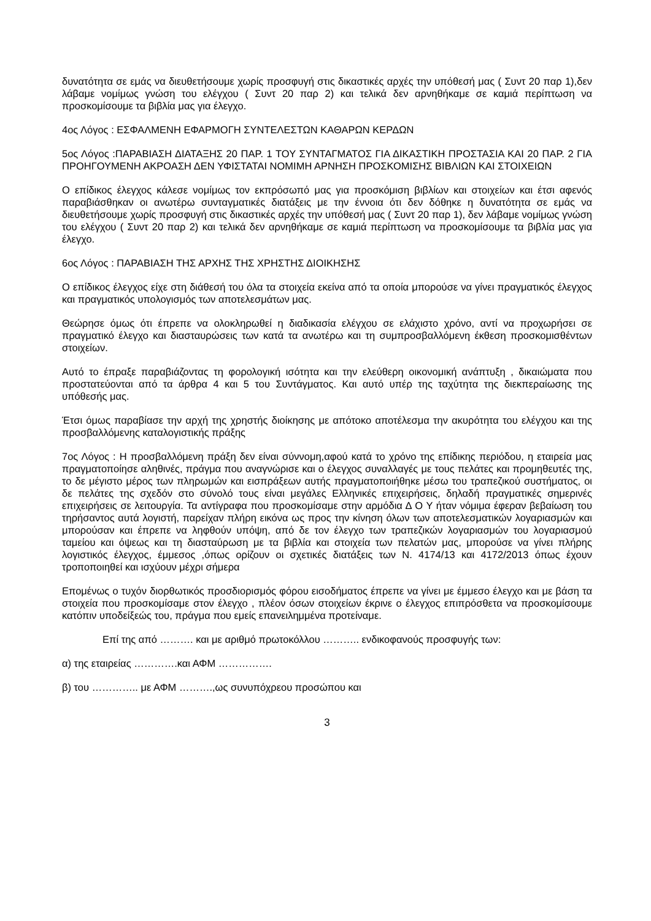δυνατότητα σε εμάς να διευθετήσουμε χωρίς προσφυγή στις δικαστικές αρχές την υπόθεσή μας ( Συντ 20 παρ 1),δεν λάβαμε νομίμως γνώση του ελέγχου ( Συντ 20 παρ 2) και τελικά δεν αρνηθήκαμε σε καμιά περίπτωση να προσκομίσουμε τα βιβλία μας για έλεγχο.
4ος Λόγος : ΕΣΦΑΛΜΕΝΗ ΕΦΑΡΜΟΓΗ ΣΥΝΤΕΛΕΣΤΩΝ ΚΑΘΑΡΩΝ ΚΕΡΔΩΝ
5ος Λόγος :ΠΑΡΑΒΙΑΣΗ ΔΙΑΤΑΞΗΣ 20 ΠΑΡ. 1 ΤΟΥ ΣΥΝΤΑΓΜΑΤΟΣ ΓΙΑ ΔΙΚΑΣΤΙΚΗ ΠΡΟΣΤΑΣΙΑ ΚΑΙ 20 ΠΑΡ. 2 ΓΙΑ ΠΡΟΗΓΟΥΜΕΝΗ ΑΚΡΟΑΣΗ ΔΕΝ ΥΦΙΣΤΑΤΑΙ ΝΟΜΙΜΗ ΑΡΝΗΣΗ ΠΡΟΣΚΟΜΙΣΗΣ ΒΙΒΛΙΩΝ ΚΑΙ ΣΤΟΙΧΕΙΩΝ
Ο επίδικος έλεγχος κάλεσε νομίμως τον εκπρόσωπό μας για προσκόμιση βιβλίων και στοιχείων και έτσι αφενός παραβιάσθηκαν οι ανωτέρω συνταγματικές διατάξεις με την έννοια ότι δεν δόθηκε η δυνατότητα σε εμάς να διευθετήσουμε χωρίς προσφυγή στις δικαστικές αρχές την υπόθεσή μας ( Συντ 20 παρ 1), δεν λάβαμε νομίμως γνώση του ελέγχου ( Συντ 20 παρ 2) και τελικά δεν αρνηθήκαμε σε καμιά περίπτωση να προσκομίσουμε τα βιβλία μας για έλεγχο.
6ος Λόγος : ΠΑΡΑΒΙΑΣΗ ΤΗΣ ΑΡΧΗΣ ΤΗΣ ΧΡΗΣΤΗΣ ΔΙΟΙΚΗΣΗΣ
Ο επίδικος έλεγχος είχε στη διάθεσή του όλα τα στοιχεία εκείνα από τα οποία μπορούσε να γίνει πραγματικός έλεγχος και πραγματικός υπολογισμός των αποτελεσμάτων μας.
Θεώρησε όμως ότι έπρεπε να ολοκληρωθεί η διαδικασία ελέγχου σε ελάχιστο χρόνο, αντί να προχωρήσει σε πραγματικό έλεγχο και διασταυρώσεις των κατά τα ανωτέρω και τη συμπροσβαλλόμενη έκθεση προσκομισθέντων στοιχείων.
Αυτό το έπραξε παραβιάζοντας τη φορολογική ισότητα και την ελεύθερη οικονομική ανάπτυξη , δικαιώματα που προστατεύονται από τα άρθρα 4 και 5 του Συντάγματος. Και αυτό υπέρ της ταχύτητα της διεκπεραίωσης της υπόθεσής μας.
Έτσι όμως παραβίασε την αρχή της χρηστής διοίκησης με απότοκο αποτέλεσμα την ακυρότητα του ελέγχου και της προσβαλλόμενης καταλογιστικής πράξης
7ος Λόγος : Η προσβαλλόμενη πράξη δεν είναι σύννομη,αφού κατά το χρόνο της επίδικης περιόδου, η εταιρεία μας πραγματοποίησε αληθινές, πράγμα που αναγνώρισε και ο έλεγχος συναλλαγές με τους πελάτες και προμηθευτές της, το δε μέγιστο μέρος των πληρωμών και εισπράξεων αυτής πραγματοποιήθηκε μέσω του τραπεζικού συστήματος, οι δε πελάτες της σχεδόν στο σύνολό τους είναι μεγάλες Ελληνικές επιχειρήσεις, δηλαδή πραγματικές σημερινές επιχειρήσεις σε λειτουργία. Τα αντίγραφα που προσκομίσαμε στην αρμόδια Δ Ο Υ ήταν νόμιμα έφεραν βεβαίωση του τηρήσαντος αυτά λογιστή, παρείχαν πλήρη εικόνα ως προς την κίνηση όλων των αποτελεσματικών λογαριασμών και μπορούσαν και έπρεπε να ληφθούν υπόψη, από δε τον έλεγχο των τραπεζικών λογαριασμών του λογαριασμού ταμείου και όψεως και τη διασταύρωση με τα βιβλία και στοιχεία των πελατών μας, μπορούσε να γίνει πλήρης λογιστικός έλεγχος, έμμεσος ,όπως ορίζουν οι σχετικές διατάξεις των Ν. 4174/13 και 4172/2013 όπως έχουν τροποποιηθεί και ισχύουν μέχρι σήμερα
Επομένως ο τυχόν διορθωτικός προσδιορισμός φόρου εισοδήματος έπρεπε να γίνει με έμμεσο έλεγχο και με βάση τα στοιχεία που προσκομίσαμε στον έλεγχο , πλέον όσων στοιχείων έκρινε ο έλεγχος επιπρόσθετα να προσκομίσουμε κατόπιν υποδείξεώς του, πράγμα που εμείς επανειλημμένα προτείναμε.
Επί της από ………. και με αριθμό πρωτοκόλλου ……….. ενδικοφανούς προσφυγής των:
α) της εταιρείας ………….και ΑΦΜ …………….
β) του ………….. με ΑΦΜ ……….,ως συνυπόχρεου προσώπου και
3